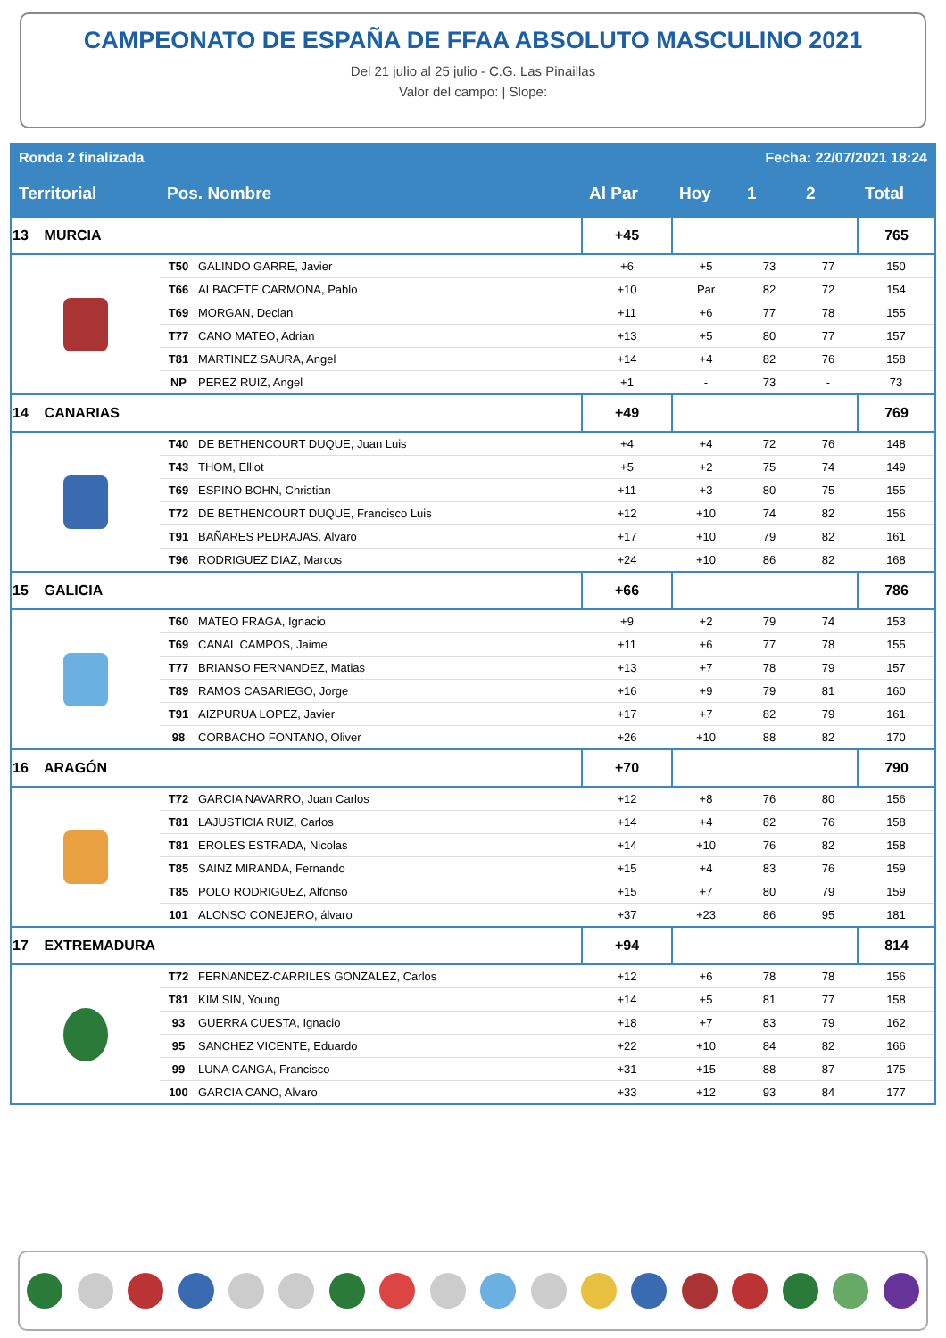CAMPEONATO DE ESPAÑA DE FFAA ABSOLUTO MASCULINO 2021
Del 21 julio al 25 julio - C.G. Las Pinaillas
Valor del campo: | Slope:
| Ronda 2 finalizada | | | | Fecha: 22/07/2021 18:24 | | | |
| Territorial | Pos. Nombre | | Al Par | Hoy | 1 | 2 | Total |
| 13 MURCIA | | | +45 | | | | 765 |
| | T50 | GALINDO GARRE, Javier | +6 | +5 | 73 | 77 | 150 |
| | T66 | ALBACETE CARMONA, Pablo | +10 | Par | 82 | 72 | 154 |
| | T69 | MORGAN, Declan | +11 | +6 | 77 | 78 | 155 |
| | T77 | CANO MATEO, Adrian | +13 | +5 | 80 | 77 | 157 |
| | T81 | MARTINEZ SAURA, Angel | +14 | +4 | 82 | 76 | 158 |
| | NP | PEREZ RUIZ, Angel | +1 | - | 73 | - | 73 |
| 14 CANARIAS | | | +49 | | | | 769 |
| | T40 | DE BETHENCOURT DUQUE, Juan Luis | +4 | +4 | 72 | 76 | 148 |
| | T43 | THOM, Elliot | +5 | +2 | 75 | 74 | 149 |
| | T69 | ESPINO BOHN, Christian | +11 | +3 | 80 | 75 | 155 |
| | T72 | DE BETHENCOURT DUQUE, Francisco Luis | +12 | +10 | 74 | 82 | 156 |
| | T91 | BAÑARES PEDRAJAS, Alvaro | +17 | +10 | 79 | 82 | 161 |
| | T96 | RODRIGUEZ DIAZ, Marcos | +24 | +10 | 86 | 82 | 168 |
| 15 GALICIA | | | +66 | | | | 786 |
| | T60 | MATEO FRAGA, Ignacio | +9 | +2 | 79 | 74 | 153 |
| | T69 | CANAL CAMPOS, Jaime | +11 | +6 | 77 | 78 | 155 |
| | T77 | BRIANSO FERNANDEZ, Matias | +13 | +7 | 78 | 79 | 157 |
| | T89 | RAMOS CASARIEGO, Jorge | +16 | +9 | 79 | 81 | 160 |
| | T91 | AIZPURUA LOPEZ, Javier | +17 | +7 | 82 | 79 | 161 |
| | 98 | CORBACHO FONTANO, Oliver | +26 | +10 | 88 | 82 | 170 |
| 16 ARAGÓN | | | +70 | | | | 790 |
| | T72 | GARCIA NAVARRO, Juan Carlos | +12 | +8 | 76 | 80 | 156 |
| | T81 | LAJUSTICIA RUIZ, Carlos | +14 | +4 | 82 | 76 | 158 |
| | T81 | EROLES ESTRADA, Nicolas | +14 | +10 | 76 | 82 | 158 |
| | T85 | SAINZ MIRANDA, Fernando | +15 | +4 | 83 | 76 | 159 |
| | T85 | POLO RODRIGUEZ, Alfonso | +15 | +7 | 80 | 79 | 159 |
| | 101 | ALONSO CONEJERO, álvaro | +37 | +23 | 86 | 95 | 181 |
| 17 EXTREMADURA | | | +94 | | | | 814 |
| | T72 | FERNANDEZ-CARRILES GONZALEZ, Carlos | +12 | +6 | 78 | 78 | 156 |
| | T81 | KIM SIN, Young | +14 | +5 | 81 | 77 | 158 |
| | 93 | GUERRA CUESTA, Ignacio | +18 | +7 | 83 | 79 | 162 |
| | 95 | SANCHEZ VICENTE, Eduardo | +22 | +10 | 84 | 82 | 166 |
| | 99 | LUNA CANGA, Francisco | +31 | +15 | 88 | 87 | 175 |
| | 100 | GARCIA CANO, Alvaro | +33 | +12 | 93 | 84 | 177 |